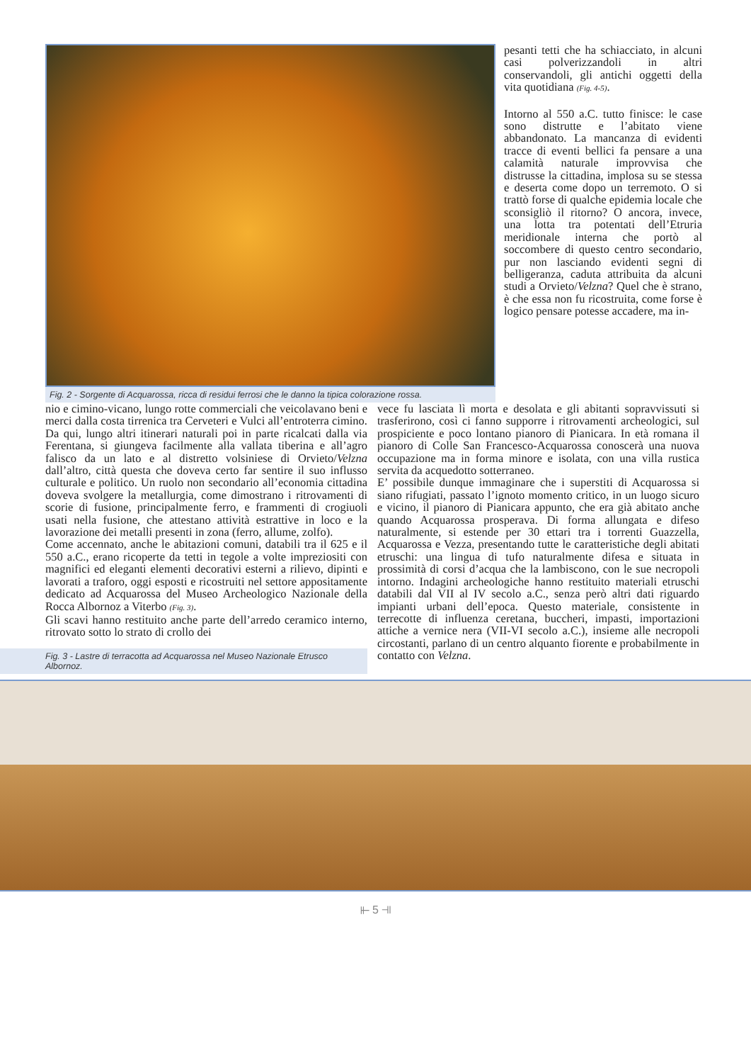Fig. 2 - Sorgente di Acquarossa, ricca di residui ferrosi che le danno la tipica colorazione rossa.
pesanti tetti che ha schiacciato, in alcuni casi polverizzandoli in altri conservandoli, gli antichi oggetti della vita quotidiana (Fig. 4-5).
Intorno al 550 a.C. tutto finisce: le case sono distrutte e l’abitato viene abbandonato. La mancanza di evidenti tracce di eventi bellici fa pensare a una calamità naturale improvvisa che distrusse la cittadina, implosa su se stessa e deserta come dopo un terremoto. O si trattò forse di qualche epidemia locale che sconsigliò il ritorno? O ancora, invece, una lotta tra potentati dell’Etruria meridionale interna che portò al soccombere di questo centro secondario, pur non lasciando evidenti segni di belligeranza, caduta attribuita da alcuni studi a Orvieto/Velzna? Quel che è strano, è che essa non fu ricostruita, come forse è logico pensare potesse accadere, ma in-
nio e cimino-vicano, lungo rotte commerciali che veicolavano beni e merci dalla costa tirrenica tra Cerveteri e Vulci all’entroterra cimino. Da qui, lungo altri itinerari naturali poi in parte ricalcati dalla via Ferentana, si giungeva facilmente alla vallata tiberina e all’agro falisco da un lato e al distretto volsiniese di Orvieto/Velzna dall’altro, città questa che doveva certo far sentire il suo influsso culturale e politico. Un ruolo non secondario all’economia cittadina doveva svolgere la metallurgia, come dimostrano i ritrovamenti di scorie di fusione, principalmente ferro, e frammenti di crogiuoli usati nella fusione, che attestano attività estrattive in loco e la lavorazione dei metalli presenti in zona (ferro, allume, zolfo).
Come accennato, anche le abitazioni comuni, databili tra il 625 e il 550 a.C., erano ricoperte da tetti in tegole a volte impreziositi con magnifici ed eleganti elementi decorativi esterni a rilievo, dipinti e lavorati a traforo, oggi esposti e ricostruiti nel settore appositamente dedicato ad Acquarossa del Museo Archeologico Nazionale della Rocca Albornoz a Viterbo (Fig. 3).
Gli scavi hanno restituito anche parte dell’arredo ceramico interno, ritrovato sotto lo strato di crollo dei
Fig. 3 - Lastre di terracotta ad Acquarossa nel Museo Nazionale Etrusco Albornoz.
vece fu lasciata lì morta e desolata e gli abitanti sopravvissuti si trasferirono, così ci fanno supporre i ritrovamenti archeologici, sul prospiciente e poco lontano pianoro di Pianicara. In età romana il pianoro di Colle San Francesco-Acquarossa conoscerà una nuova occupazione ma in forma minore e isolata, con una villa rustica servita da acquedotto sotterraneo.
E’ possibile dunque immaginare che i superstiti di Acquarossa si siano rifugiati, passato l’ignoto momento critico, in un luogo sicuro e vicino, il pianoro di Pianicara appunto, che era già abitato anche quando Acquarossa prosperava. Di forma allungata e difeso naturalmente, si estende per 30 ettari tra i torrenti Guazzella, Acquarossa e Vezza, presentando tutte le caratteristiche degli abitati etruschi: una lingua di tufo naturalmente difesa e situata in prossimità di corsi d’acqua che la lambiscono, con le sue necropoli intorno. Indagini archeologiche hanno restituito materiali etruschi databili dal VII al IV secolo a.C., senza però altri dati riguardo impianti urbani dell’epoca. Questo materiale, consistente in terrecotte di influenza ceretana, buccheri, impasti, importazioni attiche a vernice nera (VII-VI secolo a.C.), insieme alle necropoli circostanti, parlano di un centro alquanto fiorente e probabilmente in contatto con Velzna.
⫦ 5 ⫣